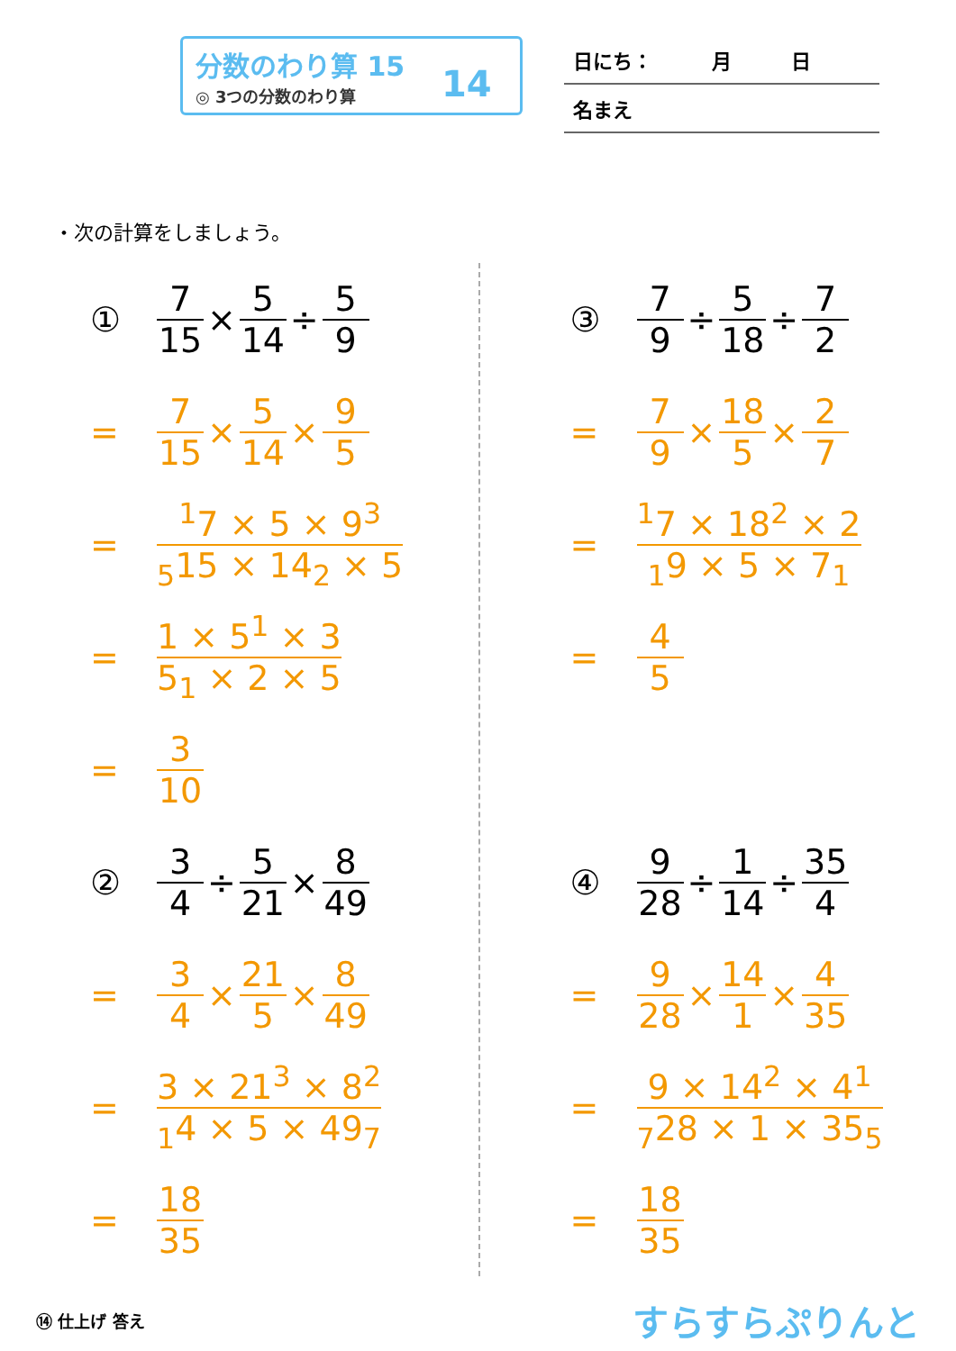分数のわり算 15
◎ 3つの分数のわり算
14
日にち：　　　月　　　日
名まえ
・次の計算をしましょう。
① 7 15 × 5 14 ÷ 5 9
= 7 15 × 5 14 × 9 5
=<sup>1</sup>7 × 5 × 9<sup>3</sup><sub>5</sub>15 × 14<sub>2</sub> × 5
= 1 × 5<sup>1</sup> × 3 5<sub>1</sub> × 2 × 5
= 3 10
② 3 4 ÷ 5 21 × 8 49
= 3 4 × 21 5 × 8 49
= 3 × 21<sup>3</sup> × 8<sup>2</sup><sub>1</sub>4 × 5 × 49<sub>7</sub>
= 18 35
③ 7 9 ÷ 5 18 ÷ 7 2
= 7 9 × 18 5 × 2 7
=<sup>1</sup>7 × 18<sup>2</sup> × 2<sub>1</sub>9 × 5 × 7<sub>1</sub>
= 4 5
④ 9 28 ÷ 1 14 ÷ 35 4
= 9 28 × 14 1 × 4 35
= 9 × 14<sup>2</sup> × 4<sup>1</sup><sub>7</sub>28 × 1 × 35<sub>5</sub>
= 18 35
⑭ 仕上げ 答え すらすらぷりんと